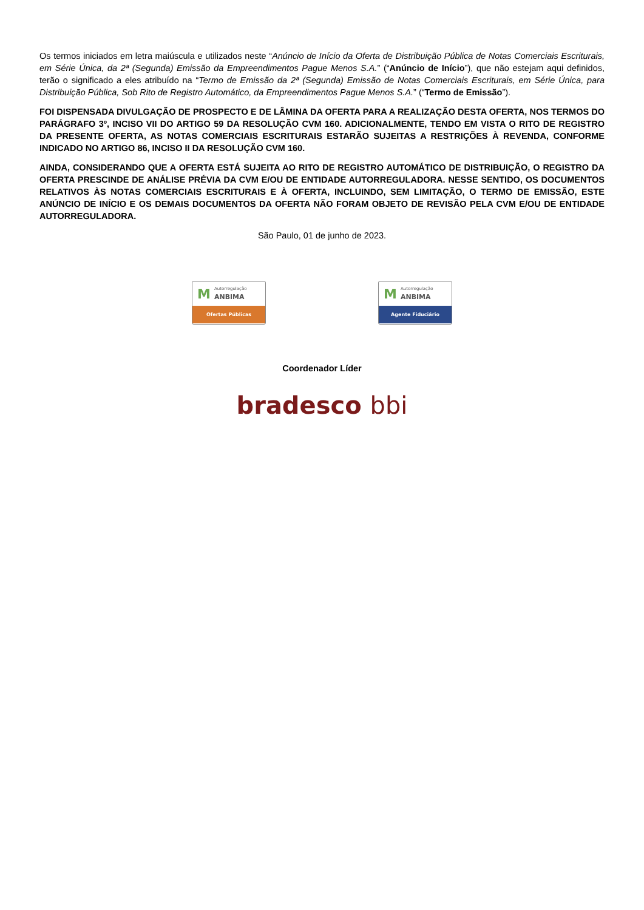Os termos iniciados em letra maiúscula e utilizados neste “Anúncio de Início da Oferta de Distribuição Pública de Notas Comerciais Escriturais, em Série Única, da 2ª (Segunda) Emissão da Empreendimentos Pague Menos S.A.” (“Anúncio de Início”), que não estejam aqui definidos, terão o significado a eles atribuído na “Termo de Emissão da 2ª (Segunda) Emissão de Notas Comerciais Escriturais, em Série Única, para Distribuição Pública, Sob Rito de Registro Automático, da Empreendimentos Pague Menos S.A.” (“Termo de Emissão”).
FOI DISPENSADA DIVULGAÇÃO DE PROSPECTO E DE LÂMINA DA OFERTA PARA A REALIZAÇÃO DESTA OFERTA, NOS TERMOS DO PARÁGRAFO 3º, INCISO VII DO ARTIGO 59 DA RESOLUÇÃO CVM 160. ADICIONALMENTE, TENDO EM VISTA O RITO DE REGISTRO DA PRESENTE OFERTA, AS NOTAS COMERCIAIS ESCRITURAIS ESTARÃO SUJEITAS A RESTRIÇÕES À REVENDA, CONFORME INDICADO NO ARTIGO 86, INCISO II DA RESOLUÇÃO CVM 160.
AINDA, CONSIDERANDO QUE A OFERTA ESTÁ SUJEITA AO RITO DE REGISTRO AUTOMÁTICO DE DISTRIBUIÇÃO, O REGISTRO DA OFERTA PRESCINDE DE ANÁLISE PRÉVIA DA CVM E/OU DE ENTIDADE AUTORREGULADORA. NESSE SENTIDO, OS DOCUMENTOS RELATIVOS ÀS NOTAS COMERCIAIS ESCRITURAIS E À OFERTA, INCLUINDO, SEM LIMITAÇÃO, O TERMO DE EMISSÃO, ESTE ANÚNCIO DE INÍCIO E OS DEMAIS DOCUMENTOS DA OFERTA NÃO FORAM OBJETO DE REVISÃO PELA CVM E/OU DE ENTIDADE AUTORREGULADORA.
São Paulo, 01 de junho de 2023.
M Autorregulação
ANBIMA
Ofertas Públicas
M Autorregulação
ANBIMA
Agente Fiduciário
Coordenador Líder
bradesco bbi